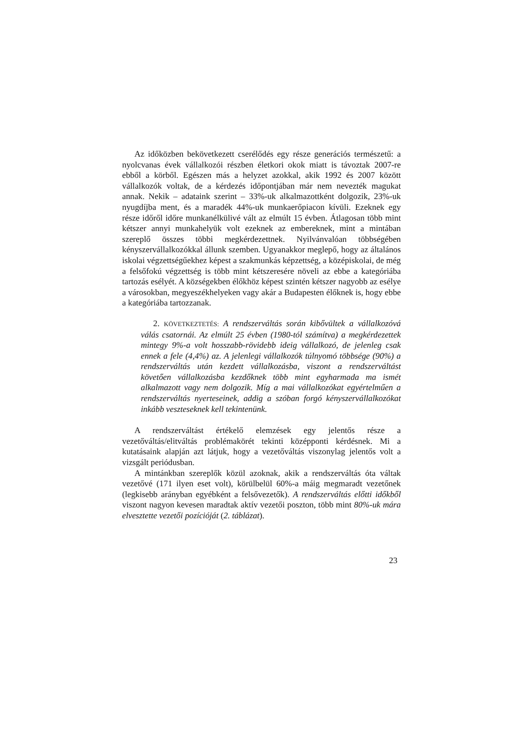Az időközben bekövetkezett cserélődés egy része generációs természetű: a nyolcvanas évek vállalkozói részben életkori okok miatt is távoztak 2007-re ebből a körből. Egészen más a helyzet azokkal, akik 1992 és 2007 között vállalkozók voltak, de a kérdezés időpontjában már nem nevezték magukat annak. Nekik – adataink szerint – 33%-uk alkalmazottként dolgozik, 23%-uk nyugdíjba ment, és a maradék 44%-uk munkaerőpiacon kívüli. Ezeknek egy része időről időre munkanélkülivé vált az elmúlt 15 évben. Átlagosan több mint kétszer annyi munkahelyük volt ezeknek az embereknek, mint a mintában szereplő összes többi megkérdezettnek. Nyilvánvalóan többségében kényszervállalkozókkal állunk szemben. Ugyanakkor meglepő, hogy az általános iskolai végzettségűekhez képest a szakmunkás képzettség, a középiskolai, de még a felsőfokú végzettség is több mint kétszeresére növeli az ebbe a kategóriába tartozás esélyét. A községekben élőkhöz képest szintén kétszer nagyobb az esélye a városokban, megyeszékhelyeken vagy akár a Budapesten élőknek is, hogy ebbe a kategóriába tartozzanak.
2. KÖVETKEZTETÉS: A rendszerváltás során kibővültek a vállalkozóvá válás csatornái. Az elmúlt 25 évben (1980-tól számítva) a megkérdezettek mintegy 9%-a volt hosszabb-rövidebb ideig vállalkozó, de jelenleg csak ennek a fele (4,4%) az. A jelenlegi vállalkozók túlnyomó többsége (90%) a rendszerváltás után kezdett vállalkozásba, viszont a rendszerváltást követően vállalkozásba kezdőknek több mint egyharmada ma ismét alkalmazott vagy nem dolgozik. Míg a mai vállalkozókat egyértelműen a rendszerváltás nyerteseinek, addig a szóban forgó kényszervállalkozókat inkább veszteseknek kell tekintenünk.
A rendszerváltást értékelő elemzések egy jelentős része a vezetőváltás/elitváltás problémakörét tekinti középponti kérdésnek. Mi a kutatásaink alapján azt látjuk, hogy a vezetőváltás viszonylag jelentős volt a vizsgált periódusban.
A mintánkban szereplők közül azoknak, akik a rendszerváltás óta váltak vezetővé (171 ilyen eset volt), körülbelül 60%-a máig megmaradt vezetőnek (legkisebb arányban egyébként a felsővezetők). A rendszerváltás előtti időkből viszont nagyon kevesen maradtak aktív vezetői poszton, több mint 80%-uk mára elvesztette vezetői pozícióját (2. táblázat).
23